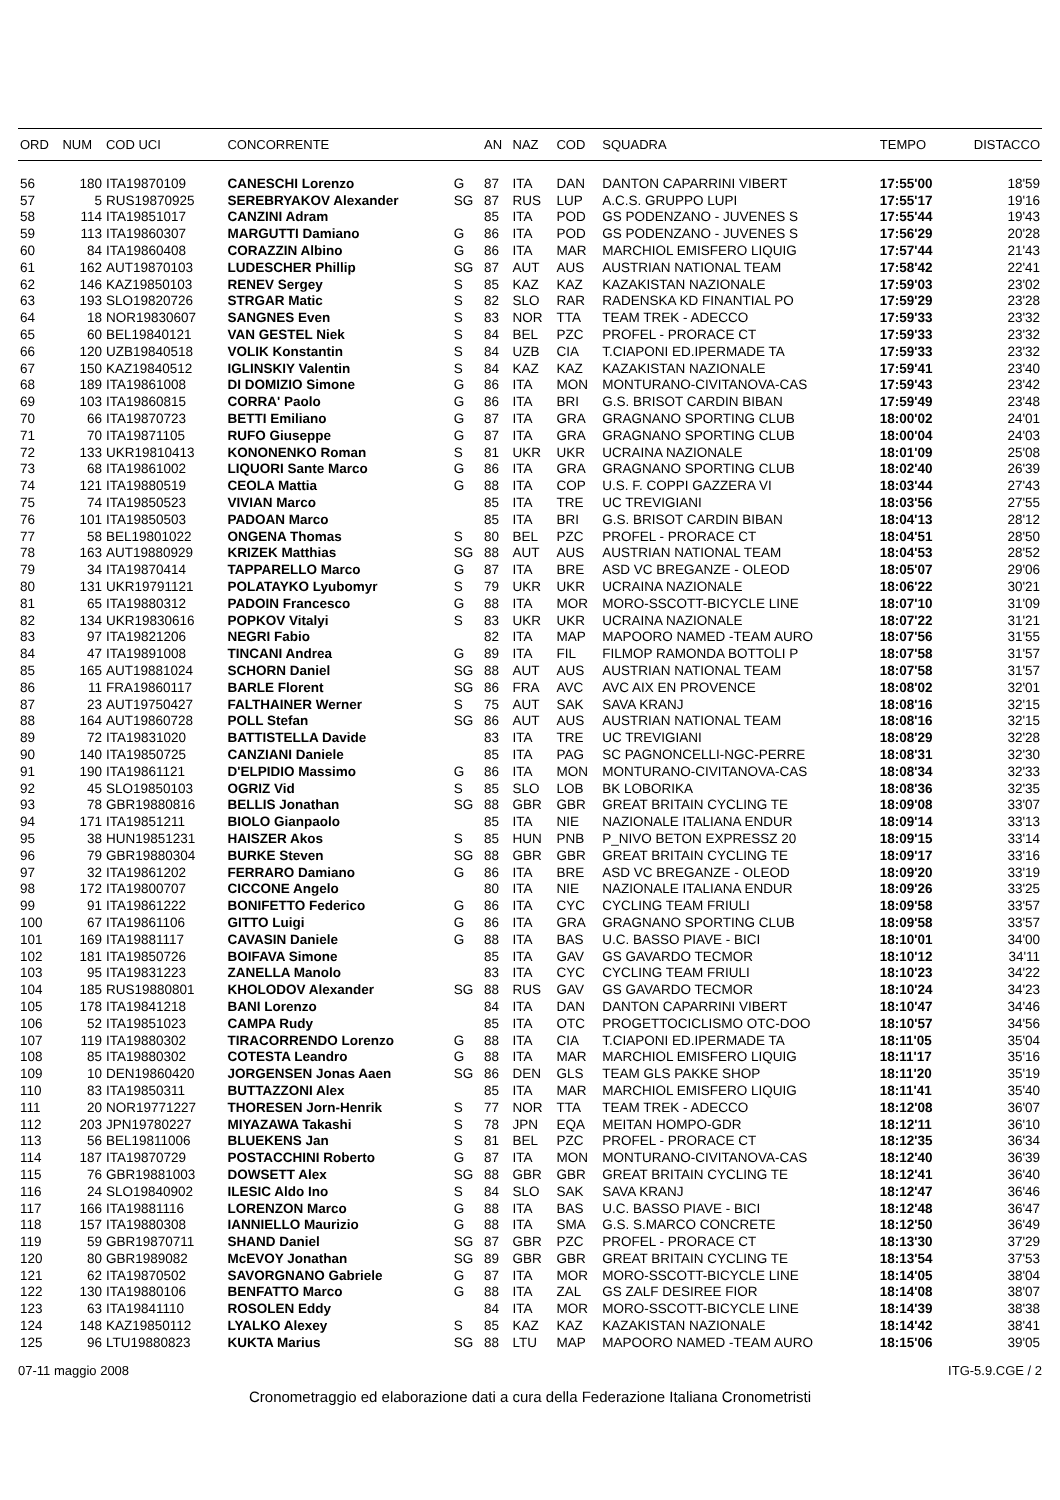| ORD | NUM | COD UCI | CONCORRENTE | | AN | NAZ | COD | SQUADRA | TEMPO | DISTACCO |
| --- | --- | --- | --- | --- | --- | --- | --- | --- | --- | --- |
| 56 | 180 | ITA19870109 | CANESCHI Lorenzo | G | 87 | ITA | DAN | DANTON CAPARRINI VIBERT | 17:55'00 | 18'59 |
| 57 | 5 | RUS19870925 | SEREBRYAKOV Alexander | SG | 87 | RUS | LUP | A.C.S. GRUPPO LUPI | 17:55'17 | 19'16 |
| 58 | 114 | ITA19851017 | CANZINI Adram | | 85 | ITA | POD | GS PODENZANO - JUVENES S | 17:55'44 | 19'43 |
| 59 | 113 | ITA19860307 | MARGUTTI Damiano | G | 86 | ITA | POD | GS PODENZANO - JUVENES S | 17:56'29 | 20'28 |
| 60 | 84 | ITA19860408 | CORAZZIN Albino | G | 86 | ITA | MAR | MARCHIOL EMISFERO LIQUIG | 17:57'44 | 21'43 |
| 61 | 162 | AUT19870103 | LUDESCHER Phillip | SG | 87 | AUT | AUS | AUSTRIAN NATIONAL TEAM | 17:58'42 | 22'41 |
| 62 | 146 | KAZ19850103 | RENEV Sergey | S | 85 | KAZ | KAZ | KAZAKISTAN NAZIONALE | 17:59'03 | 23'02 |
| 63 | 193 | SLO19820726 | STRGAR Matic | S | 82 | SLO | RAR | RADENSKA KD FINANTIAL PO | 17:59'29 | 23'28 |
| 64 | 18 | NOR19830607 | SANGNES Even | S | 83 | NOR | TTA | TEAM TREK - ADECCO | 17:59'33 | 23'32 |
| 65 | 60 | BEL19840121 | VAN GESTEL Niek | S | 84 | BEL | PZC | PROFEL - PRORACE CT | 17:59'33 | 23'32 |
| 66 | 120 | UZB19840518 | VOLIK Konstantin | S | 84 | UZB | CIA | T.CIAPONI ED.IPERMADE TA | 17:59'33 | 23'32 |
| 67 | 150 | KAZ19840512 | IGLINSKIY Valentin | S | 84 | KAZ | KAZ | KAZAKISTAN NAZIONALE | 17:59'41 | 23'40 |
| 68 | 189 | ITA19861008 | DI DOMIZIO Simone | G | 86 | ITA | MON | MONTURANO-CIVITANOVA-CAS | 17:59'43 | 23'42 |
| 69 | 103 | ITA19860815 | CORRA' Paolo | G | 86 | ITA | BRI | G.S. BRISOT CARDIN BIBAN | 17:59'49 | 23'48 |
| 70 | 66 | ITA19870723 | BETTI Emiliano | G | 87 | ITA | GRA | GRAGNANO SPORTING CLUB | 18:00'02 | 24'01 |
| 71 | 70 | ITA19871105 | RUFO Giuseppe | G | 87 | ITA | GRA | GRAGNANO SPORTING CLUB | 18:00'04 | 24'03 |
| 72 | 133 | UKR19810413 | KONONENKO Roman | S | 81 | UKR | UKR | UCRAINA NAZIONALE | 18:01'09 | 25'08 |
| 73 | 68 | ITA19861002 | LIQUORI Sante Marco | G | 86 | ITA | GRA | GRAGNANO SPORTING CLUB | 18:02'40 | 26'39 |
| 74 | 121 | ITA19880519 | CEOLA Mattia | G | 88 | ITA | COP | U.S. F. COPPI GAZZERA VI | 18:03'44 | 27'43 |
| 75 | 74 | ITA19850523 | VIVIAN Marco | | 85 | ITA | TRE | UC TREVIGIANI | 18:03'56 | 27'55 |
| 76 | 101 | ITA19850503 | PADOAN Marco | | 85 | ITA | BRI | G.S. BRISOT CARDIN BIBAN | 18:04'13 | 28'12 |
| 77 | 58 | BEL19801022 | ONGENA Thomas | S | 80 | BEL | PZC | PROFEL - PRORACE CT | 18:04'51 | 28'50 |
| 78 | 163 | AUT19880929 | KRIZEK Matthias | SG | 88 | AUT | AUS | AUSTRIAN NATIONAL TEAM | 18:04'53 | 28'52 |
| 79 | 34 | ITA19870414 | TAPPARELLO Marco | G | 87 | ITA | BRE | ASD VC BREGANZE - OLEOD | 18:05'07 | 29'06 |
| 80 | 131 | UKR19791121 | POLATAYKO Lyubomyr | S | 79 | UKR | UKR | UCRAINA NAZIONALE | 18:06'22 | 30'21 |
| 81 | 65 | ITA19880312 | PADOIN Francesco | G | 88 | ITA | MOR | MORO-SSCOTT-BICYCLE LINE | 18:07'10 | 31'09 |
| 82 | 134 | UKR19830616 | POPKOV Vitalyi | S | 83 | UKR | UKR | UCRAINA NAZIONALE | 18:07'22 | 31'21 |
| 83 | 97 | ITA19821206 | NEGRI Fabio | | 82 | ITA | MAP | MAPOORO NAMED -TEAM AURO | 18:07'56 | 31'55 |
| 84 | 47 | ITA19891008 | TINCANI Andrea | G | 89 | ITA | FIL | FILMOP RAMONDA BOTTOLI P | 18:07'58 | 31'57 |
| 85 | 165 | AUT19881024 | SCHORN Daniel | SG | 88 | AUT | AUS | AUSTRIAN NATIONAL TEAM | 18:07'58 | 31'57 |
| 86 | 11 | FRA19860117 | BARLE Florent | SG | 86 | FRA | AVC | AVC AIX EN PROVENCE | 18:08'02 | 32'01 |
| 87 | 23 | AUT19750427 | FALTHAINER Werner | S | 75 | AUT | SAK | SAVA KRANJ | 18:08'16 | 32'15 |
| 88 | 164 | AUT19860728 | POLL Stefan | SG | 86 | AUT | AUS | AUSTRIAN NATIONAL TEAM | 18:08'16 | 32'15 |
| 89 | 72 | ITA19831020 | BATTISTELLA Davide | | 83 | ITA | TRE | UC TREVIGIANI | 18:08'29 | 32'28 |
| 90 | 140 | ITA19850725 | CANZIANI Daniele | | 85 | ITA | PAG | SC PAGNONCELLI-NGC-PERRE | 18:08'31 | 32'30 |
| 91 | 190 | ITA19861121 | D'ELPIDIO Massimo | G | 86 | ITA | MON | MONTURANO-CIVITANOVA-CAS | 18:08'34 | 32'33 |
| 92 | 45 | SLO19850103 | OGRIZ Vid | S | 85 | SLO | LOB | BK LOBORIKA | 18:08'36 | 32'35 |
| 93 | 78 | GBR19880816 | BELLIS Jonathan | SG | 88 | GBR | GBR | GREAT BRITAIN CYCLING TE | 18:09'08 | 33'07 |
| 94 | 171 | ITA19851211 | BIOLO Gianpaolo | | 85 | ITA | NIE | NAZIONALE ITALIANA ENDUR | 18:09'14 | 33'13 |
| 95 | 38 | HUN19851231 | HAISZER Akos | S | 85 | HUN | PNB | P_NIVO BETON EXPRESSZ 20 | 18:09'15 | 33'14 |
| 96 | 79 | GBR19880304 | BURKE Steven | SG | 88 | GBR | GBR | GREAT BRITAIN CYCLING TE | 18:09'17 | 33'16 |
| 97 | 32 | ITA19861202 | FERRARO Damiano | G | 86 | ITA | BRE | ASD VC BREGANZE - OLEOD | 18:09'20 | 33'19 |
| 98 | 172 | ITA19800707 | CICCONE Angelo | | 80 | ITA | NIE | NAZIONALE ITALIANA ENDUR | 18:09'26 | 33'25 |
| 99 | 91 | ITA19861222 | BONIFETTO Federico | G | 86 | ITA | CYC | CYCLING TEAM FRIULI | 18:09'58 | 33'57 |
| 100 | 67 | ITA19861106 | GITTO Luigi | G | 86 | ITA | GRA | GRAGNANO SPORTING CLUB | 18:09'58 | 33'57 |
| 101 | 169 | ITA19881117 | CAVASIN Daniele | G | 88 | ITA | BAS | U.C. BASSO PIAVE - BICI | 18:10'01 | 34'00 |
| 102 | 181 | ITA19850726 | BOIFAVA Simone | | 85 | ITA | GAV | GS GAVARDO TECMOR | 18:10'12 | 34'11 |
| 103 | 95 | ITA19831223 | ZANELLA Manolo | | 83 | ITA | CYC | CYCLING TEAM FRIULI | 18:10'23 | 34'22 |
| 104 | 185 | RUS19880801 | KHOLODOV Alexander | SG | 88 | RUS | GAV | GS GAVARDO TECMOR | 18:10'24 | 34'23 |
| 105 | 178 | ITA19841218 | BANI Lorenzo | | 84 | ITA | DAN | DANTON CAPARRINI VIBERT | 18:10'47 | 34'46 |
| 106 | 52 | ITA19851023 | CAMPA Rudy | | 85 | ITA | OTC | PROGETTOCICLISMO OTC-DOO | 18:10'57 | 34'56 |
| 107 | 119 | ITA19880302 | TIRACORRENDO Lorenzo | G | 88 | ITA | CIA | T.CIAPONI ED.IPERMADE TA | 18:11'05 | 35'04 |
| 108 | 85 | ITA19880302 | COTESTA Leandro | G | 88 | ITA | MAR | MARCHIOL EMISFERO LIQUIG | 18:11'17 | 35'16 |
| 109 | 10 | DEN19860420 | JORGENSEN Jonas Aaen | SG | 86 | DEN | GLS | TEAM GLS PAKKE SHOP | 18:11'20 | 35'19 |
| 110 | 83 | ITA19850311 | BUTTAZZONI Alex | | 85 | ITA | MAR | MARCHIOL EMISFERO LIQUIG | 18:11'41 | 35'40 |
| 111 | 20 | NOR19771227 | THORESEN Jorn-Henrik | S | 77 | NOR | TTA | TEAM TREK - ADECCO | 18:12'08 | 36'07 |
| 112 | 203 | JPN19780227 | MIYAZAWA Takashi | S | 78 | JPN | EQA | MEITAN HOMPO-GDR | 18:12'11 | 36'10 |
| 113 | 56 | BEL19811006 | BLUEKENS Jan | S | 81 | BEL | PZC | PROFEL - PRORACE CT | 18:12'35 | 36'34 |
| 114 | 187 | ITA19870729 | POSTACCHINI Roberto | G | 87 | ITA | MON | MONTURANO-CIVITANOVA-CAS | 18:12'40 | 36'39 |
| 115 | 76 | GBR19881003 | DOWSETT Alex | SG | 88 | GBR | GBR | GREAT BRITAIN CYCLING TE | 18:12'41 | 36'40 |
| 116 | 24 | SLO19840902 | ILESIC Aldo Ino | S | 84 | SLO | SAK | SAVA KRANJ | 18:12'47 | 36'46 |
| 117 | 166 | ITA19881116 | LORENZON Marco | G | 88 | ITA | BAS | U.C. BASSO PIAVE - BICI | 18:12'48 | 36'47 |
| 118 | 157 | ITA19880308 | IANNIELLO Maurizio | G | 88 | ITA | SMA | G.S. S.MARCO CONCRETE | 18:12'50 | 36'49 |
| 119 | 59 | GBR19870711 | SHAND Daniel | SG | 87 | GBR | PZC | PROFEL - PRORACE CT | 18:13'30 | 37'29 |
| 120 | 80 | GBR1989082 | McEVOY Jonathan | SG | 89 | GBR | GBR | GREAT BRITAIN CYCLING TE | 18:13'54 | 37'53 |
| 121 | 62 | ITA19870502 | SAVORGNANO Gabriele | G | 87 | ITA | MOR | MORO-SSCOTT-BICYCLE LINE | 18:14'05 | 38'04 |
| 122 | 130 | ITA19880106 | BENFATTO Marco | G | 88 | ITA | ZAL | GS ZALF DESIREE FIOR | 18:14'08 | 38'07 |
| 123 | 63 | ITA19841110 | ROSOLEN Eddy | | 84 | ITA | MOR | MORO-SSCOTT-BICYCLE LINE | 18:14'39 | 38'38 |
| 124 | 148 | KAZ19850112 | LYALKO Alexey | S | 85 | KAZ | KAZ | KAZAKISTAN NAZIONALE | 18:14'42 | 38'41 |
| 125 | 96 | LTU19880823 | KUKTA Marius | SG | 88 | LTU | MAP | MAPOORO NAMED -TEAM AURO | 18:15'06 | 39'05 |
07-11 maggio 2008 ITG-5.9.CGE / 2
Cronometraggio ed elaborazione dati a cura della Federazione Italiana Cronometristi